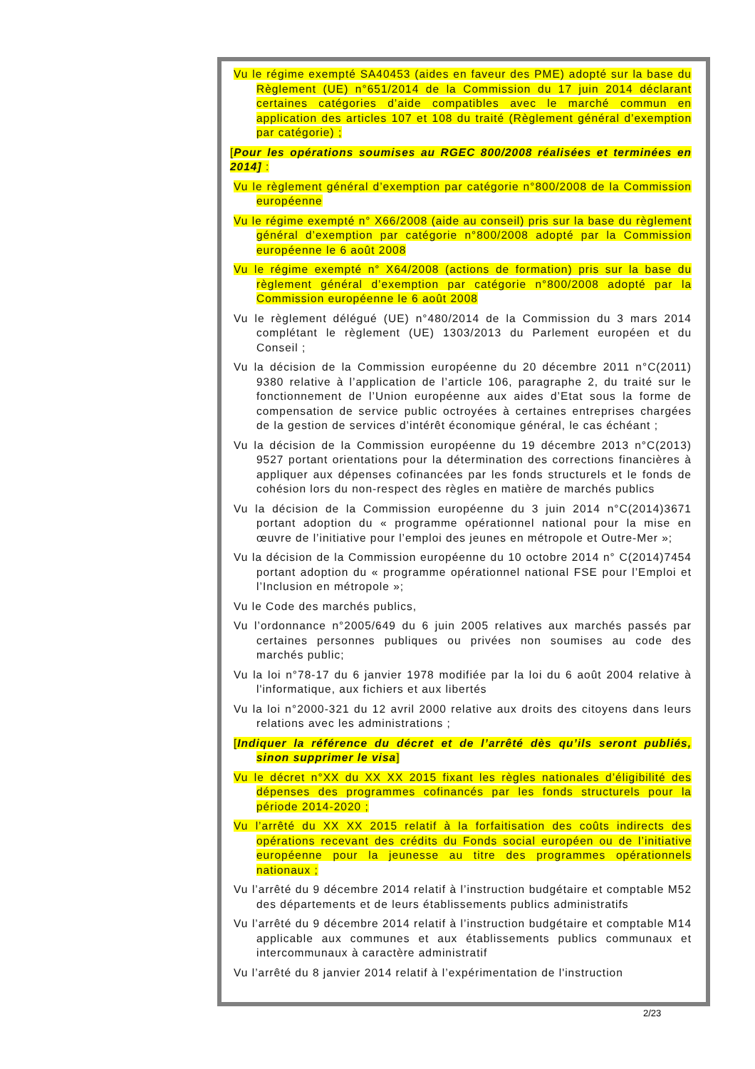Vu le régime exempté SA40453 (aides en faveur des PME) adopté sur la base du Règlement (UE) n°651/2014 de la Commission du 17 juin 2014 déclarant certaines catégories d’aide compatibles avec le marché commun en application des articles 107 et 108 du traité (Règlement général d’exemption par catégorie) ;
[Pour les opérations soumises au RGEC 800/2008 réalisées et terminées en 2014] :
Vu le règlement général d’exemption par catégorie n°800/2008 de la Commission européenne
Vu le régime exempté n° X66/2008 (aide au conseil) pris sur la base du règlement général d’exemption par catégorie n°800/2008 adopté par la Commission européenne le 6 août 2008
Vu le régime exempté n° X64/2008 (actions de formation) pris sur la base du règlement général d’exemption par catégorie n°800/2008 adopté par la Commission européenne le 6 août 2008
Vu le règlement délégué (UE) n°480/2014 de la Commission du 3 mars 2014 complétant le règlement (UE) 1303/2013 du Parlement européen et du Conseil ;
Vu la décision de la Commission européenne du 20 décembre 2011 n°C(2011) 9380 relative à l’application de l’article 106, paragraphe 2, du traité sur le fonctionnement de l’Union européenne aux aides d’Etat sous la forme de compensation de service public octroyées à certaines entreprises chargées de la gestion de services d’intérêt économique général, le cas échéant ;
Vu la décision de la Commission européenne du 19 décembre 2013 n°C(2013) 9527 portant orientations pour la détermination des corrections financières à appliquer aux dépenses cofinancées par les fonds structurels et le fonds de cohésion lors du non-respect des règles en matière de marchés publics
Vu la décision de la Commission européenne du 3 juin 2014 n°C(2014)3671 portant adoption du « programme opérationnel national pour la mise en œuvre de l’initiative pour l’emploi des jeunes en métropole et Outre-Mer »;
Vu la décision de la Commission européenne du 10 octobre 2014 n° C(2014)7454 portant adoption du « programme opérationnel national FSE pour l’Emploi et l’Inclusion en métropole »;
Vu le Code des marchés publics,
Vu l’ordonnance n°2005/649 du 6 juin 2005 relatives aux marchés passés par certaines personnes publiques ou privées non soumises au code des marchés public;
Vu la loi n°78-17 du 6 janvier 1978 modifiée par la loi du 6 août 2004 relative à l'informatique, aux fichiers et aux libertés
Vu la loi n°2000-321 du 12 avril 2000 relative aux droits des citoyens dans leurs relations avec les administrations ;
[Indiquer la référence du décret et de l’arrêté dès qu’ils seront publiés, sinon supprimer le visa]
Vu le décret n°XX du XX XX 2015 fixant les règles nationales d’éligibilité des dépenses des programmes cofinancés par les fonds structurels pour la période 2014-2020 ;
Vu l’arrêté du XX XX 2015 relatif à la forfaitisation des coûts indirects des opérations recevant des crédits du Fonds social européen ou de l’initiative européenne pour la jeunesse au titre des programmes opérationnels nationaux ;
Vu l’arrêté du 9 décembre 2014 relatif à l’instruction budgétaire et comptable M52 des départements et de leurs établissements publics administratifs
Vu l’arrêté du 9 décembre 2014 relatif à l’instruction budgétaire et comptable M14 applicable aux communes et aux établissements publics communaux et intercommunaux à caractère administratif
Vu l’arrêté du 8 janvier 2014 relatif à l’expérimentation de l'instruction
2/23